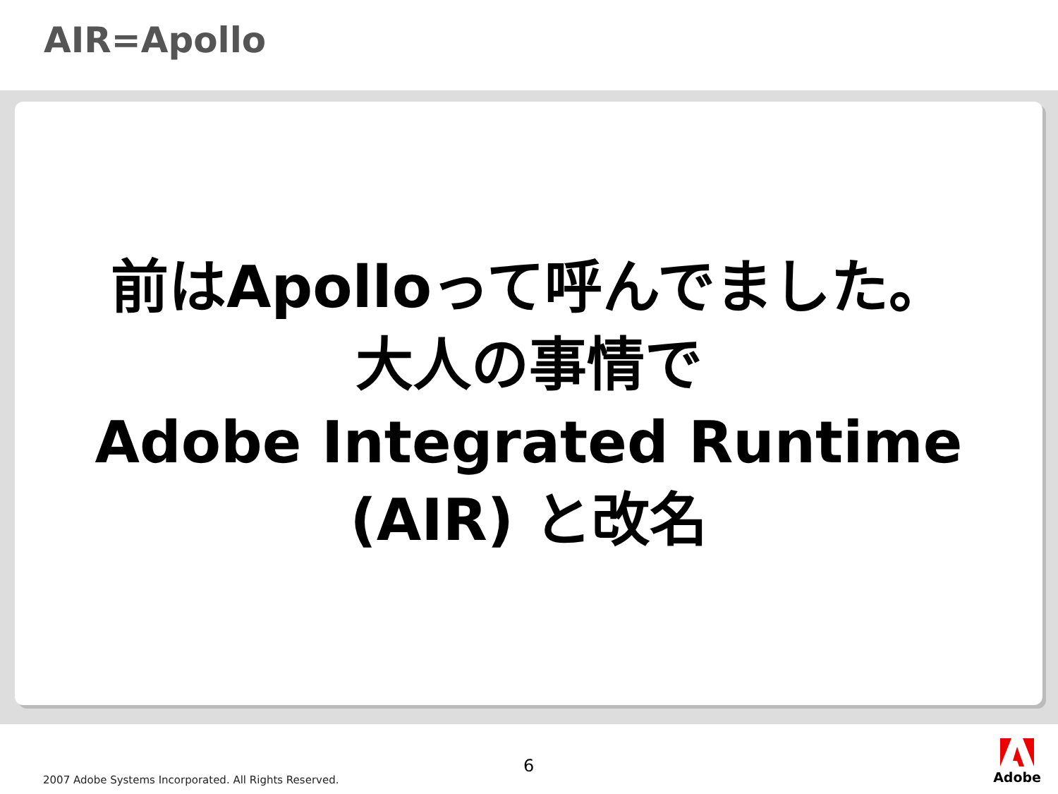AIR=Apollo
前はApolloって呼んでました。
大人の事情で
Adobe Integrated Runtime
(AIR) と改名
2007 Adobe Systems Incorporated. All Rights Reserved.
6
Adobe